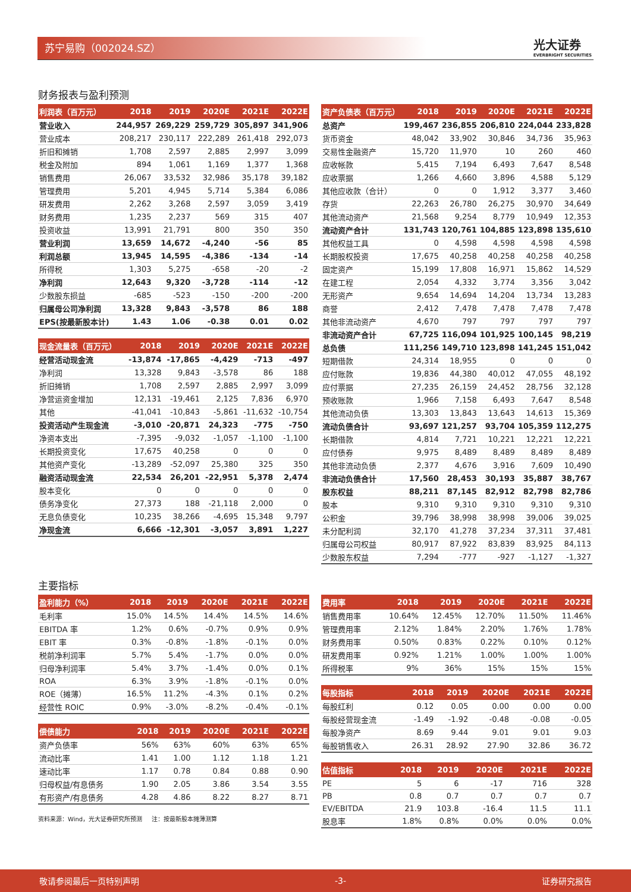苏宁易购（002024.SZ） 光大证券
EVERBRIGHT SECURITIES
财务报表与盈利预测
| 利润表（百万元） | 2018 | 2019 | 2020E | 2021E | 2022E |
| --- | --- | --- | --- | --- | --- |
| 营业收入 | 244,957 | 269,229 | 259,729 | 305,897 | 341,906 |
| 营业成本 | 208,217 | 230,117 | 222,289 | 261,418 | 292,073 |
| 折旧和摊销 | 1,708 | 2,597 | 2,885 | 2,997 | 3,099 |
| 税金及附加 | 894 | 1,061 | 1,169 | 1,377 | 1,368 |
| 销售费用 | 26,067 | 33,532 | 32,986 | 35,178 | 39,182 |
| 管理费用 | 5,201 | 4,945 | 5,714 | 5,384 | 6,086 |
| 研发费用 | 2,262 | 3,268 | 2,597 | 3,059 | 3,419 |
| 财务费用 | 1,235 | 2,237 | 569 | 315 | 407 |
| 投资收益 | 13,991 | 21,791 | 800 | 350 | 350 |
| 营业利润 | 13,659 | 14,672 | -4,240 | -56 | 85 |
| 利润总额 | 13,945 | 14,595 | -4,386 | -134 | -14 |
| 所得税 | 1,303 | 5,275 | -658 | -20 | -2 |
| 净利润 | 12,643 | 9,320 | -3,728 | -114 | -12 |
| 少数股东损益 | -685 | -523 | -150 | -200 | -200 |
| 归属母公司净利润 | 13,328 | 9,843 | -3,578 | 86 | 188 |
| EPS(按最新股本计) | 1.43 | 1.06 | -0.38 | 0.01 | 0.02 |
| 现金流量表（百万元） | 2018 | 2019 | 2020E | 2021E | 2022E |
| --- | --- | --- | --- | --- | --- |
| 经营活动现金流 | -13,874 | -17,865 | -4,429 | -713 | -497 |
| 净利润 | 13,328 | 9,843 | -3,578 | 86 | 188 |
| 折旧摊销 | 1,708 | 2,597 | 2,885 | 2,997 | 3,099 |
| 净营运资金增加 | 12,131 | -19,461 | 2,125 | 7,836 | 6,970 |
| 其他 | -41,041 | -10,843 | -5,861 | -11,632 | -10,754 |
| 投资活动产生现金流 | -3,010 | -20,871 | 24,323 | -775 | -750 |
| 净资本支出 | -7,395 | -9,032 | -1,057 | -1,100 | -1,100 |
| 长期投资变化 | 17,675 | 40,258 | 0 | 0 | 0 |
| 其他资产变化 | -13,289 | -52,097 | 25,380 | 325 | 350 |
| 融资活动现金流 | 22,534 | 26,201 | -22,951 | 5,378 | 2,474 |
| 股本变化 | 0 | 0 | 0 | 0 | 0 |
| 债务净变化 | 27,373 | 188 | -21,118 | 2,000 | 0 |
| 无息负债变化 | 10,235 | 38,266 | -4,695 | 15,348 | 9,797 |
| 净现金流 | 6,666 | -12,301 | -3,057 | 3,891 | 1,227 |
| 资产负债表（百万元） | 2018 | 2019 | 2020E | 2021E | 2022E |
| --- | --- | --- | --- | --- | --- |
| 总资产 | 199,467 | 236,855 | 206,810 | 224,044 | 233,828 |
| 货币资金 | 48,042 | 33,902 | 30,846 | 34,736 | 35,963 |
| 交易性金融资产 | 15,720 | 11,970 | 10 | 260 | 460 |
| 应收帐款 | 5,415 | 7,194 | 6,493 | 7,647 | 8,548 |
| 应收票据 | 1,266 | 4,660 | 3,896 | 4,588 | 5,129 |
| 其他应收款（合计） | 0 | 0 | 1,912 | 3,377 | 3,460 |
| 存货 | 22,263 | 26,780 | 26,275 | 30,970 | 34,649 |
| 其他流动资产 | 21,568 | 9,254 | 8,779 | 10,949 | 12,353 |
| 流动资产合计 | 131,743 | 120,761 | 104,885 | 123,898 | 135,610 |
| 其他权益工具 | 0 | 4,598 | 4,598 | 4,598 | 4,598 |
| 长期股权投资 | 17,675 | 40,258 | 40,258 | 40,258 | 40,258 |
| 固定资产 | 15,199 | 17,808 | 16,971 | 15,862 | 14,529 |
| 在建工程 | 2,054 | 4,332 | 3,774 | 3,356 | 3,042 |
| 无形资产 | 9,654 | 14,694 | 14,204 | 13,734 | 13,283 |
| 商誉 | 2,412 | 7,478 | 7,478 | 7,478 | 7,478 |
| 其他非流动资产 | 4,670 | 797 | 797 | 797 | 797 |
| 非流动资产合计 | 67,725 | 116,094 | 101,925 | 100,145 | 98,219 |
| 总负债 | 111,256 | 149,710 | 123,898 | 141,245 | 151,042 |
| 短期借款 | 24,314 | 18,955 | 0 | 0 | 0 |
| 应付账款 | 19,836 | 44,380 | 40,012 | 47,055 | 48,192 |
| 应付票据 | 27,235 | 26,159 | 24,452 | 28,756 | 32,128 |
| 预收账款 | 1,966 | 7,158 | 6,493 | 7,647 | 8,548 |
| 其他流动负债 | 13,303 | 13,843 | 13,643 | 14,613 | 15,369 |
| 流动负债合计 | 93,697 | 121,257 | 93,704 | 105,359 | 112,275 |
| 长期借款 | 4,814 | 7,721 | 10,221 | 12,221 | 12,221 |
| 应付债券 | 9,975 | 8,489 | 8,489 | 8,489 | 8,489 |
| 其他非流动负债 | 2,377 | 4,676 | 3,916 | 7,609 | 10,490 |
| 非流动负债合计 | 17,560 | 28,453 | 30,193 | 35,887 | 38,767 |
| 股东权益 | 88,211 | 87,145 | 82,912 | 82,798 | 82,786 |
| 股本 | 9,310 | 9,310 | 9,310 | 9,310 | 9,310 |
| 公积金 | 39,796 | 38,998 | 38,998 | 39,006 | 39,025 |
| 未分配利润 | 32,170 | 41,278 | 37,234 | 37,311 | 37,481 |
| 归属母公司权益 | 80,917 | 87,922 | 83,839 | 83,925 | 84,113 |
| 少数股东权益 | 7,294 | -777 | -927 | -1,127 | -1,327 |
主要指标
| 盈利能力（%） | 2018 | 2019 | 2020E | 2021E | 2022E |
| --- | --- | --- | --- | --- | --- |
| 毛利率 | 15.0% | 14.5% | 14.4% | 14.5% | 14.6% |
| EBITDA 率 | 1.2% | 0.6% | -0.7% | 0.9% | 0.9% |
| EBIT 率 | 0.3% | -0.8% | -1.8% | -0.1% | 0.0% |
| 税前净利润率 | 5.7% | 5.4% | -1.7% | 0.0% | 0.0% |
| 归母净利润率 | 5.4% | 3.7% | -1.4% | 0.0% | 0.1% |
| ROA | 6.3% | 3.9% | -1.8% | -0.1% | 0.0% |
| ROE（摊薄） | 16.5% | 11.2% | -4.3% | 0.1% | 0.2% |
| 经营性 ROIC | 0.9% | -3.0% | -8.2% | -0.4% | -0.1% |
| 偿债能力 | 2018 | 2019 | 2020E | 2021E | 2022E |
| --- | --- | --- | --- | --- | --- |
| 资产负债率 | 56% | 63% | 60% | 63% | 65% |
| 流动比率 | 1.41 | 1.00 | 1.12 | 1.18 | 1.21 |
| 速动比率 | 1.17 | 0.78 | 0.84 | 0.88 | 0.90 |
| 归母权益/有息债务 | 1.90 | 2.05 | 3.86 | 3.54 | 3.55 |
| 有形资产/有息债务 | 4.28 | 4.86 | 8.22 | 8.27 | 8.71 |
资料来源：Wind，光大证券研究所预测 注：按最新股本摊薄测算
| 费用率 | 2018 | 2019 | 2020E | 2021E | 2022E |
| --- | --- | --- | --- | --- | --- |
| 销售费用率 | 10.64% | 12.45% | 12.70% | 11.50% | 11.46% |
| 管理费用率 | 2.12% | 1.84% | 2.20% | 1.76% | 1.78% |
| 财务费用率 | 0.50% | 0.83% | 0.22% | 0.10% | 0.12% |
| 研发费用率 | 0.92% | 1.21% | 1.00% | 1.00% | 1.00% |
| 所得税率 | 9% | 36% | 15% | 15% | 15% |
| 每股指标 | 2018 | 2019 | 2020E | 2021E | 2022E |
| --- | --- | --- | --- | --- | --- |
| 每股红利 | 0.12 | 0.05 | 0.00 | 0.00 | 0.00 |
| 每股经营现金流 | -1.49 | -1.92 | -0.48 | -0.08 | -0.05 |
| 每股净资产 | 8.69 | 9.44 | 9.01 | 9.01 | 9.03 |
| 每股销售收入 | 26.31 | 28.92 | 27.90 | 32.86 | 36.72 |
| 估值指标 | 2018 | 2019 | 2020E | 2021E | 2022E |
| --- | --- | --- | --- | --- | --- |
| PE | 5 | 6 | -17 | 716 | 328 |
| PB | 0.8 | 0.7 | 0.7 | 0.7 | 0.7 |
| EV/EBITDA | 21.9 | 103.8 | -16.4 | 11.5 | 11.1 |
| 股息率 | 1.8% | 0.8% | 0.0% | 0.0% | 0.0% |
敬请参阅最后一页特别声明 -3- 证券研究报告